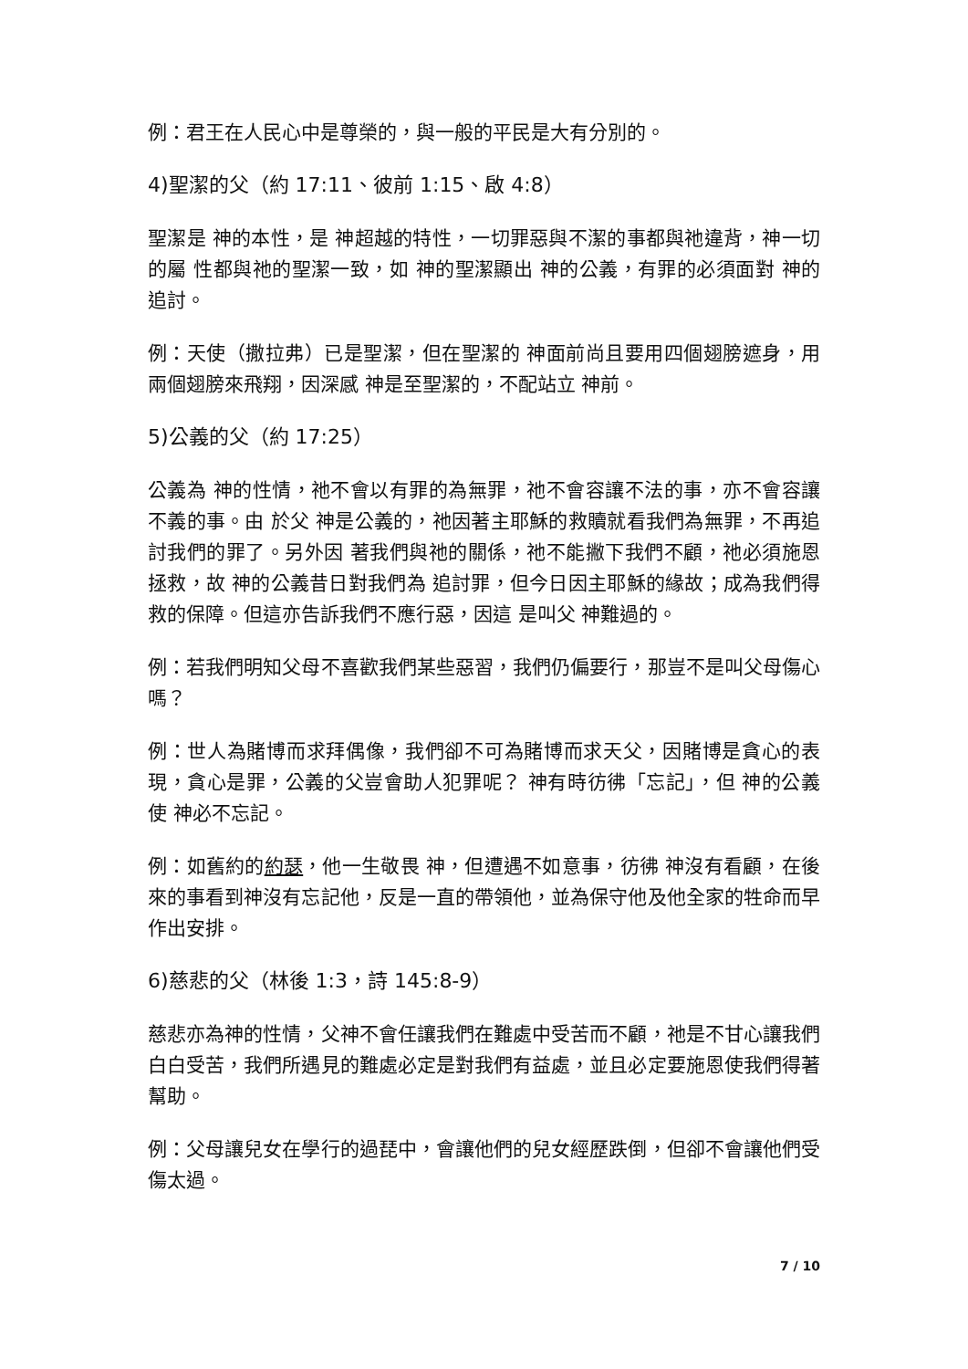例：君王在人民心中是尊榮的，與一般的平民是大有分別的。
4)聖潔的父（約 17:11、彼前 1:15、啟 4:8）
聖潔是 神的本性，是 神超越的特性，一切罪惡與不潔的事都與祂違背，神一切的屬 性都與祂的聖潔一致，如 神的聖潔顯出 神的公義，有罪的必須面對 神的追討。
例：天使（撒拉弗）已是聖潔，但在聖潔的 神面前尚且要用四個翅膀遮身，用兩個翅膀來飛翔，因深感 神是至聖潔的，不配站立 神前。
5)公義的父（約 17:25）
公義為 神的性情，祂不會以有罪的為無罪，祂不會容讓不法的事，亦不會容讓不義的事。由 於父 神是公義的，祂因著主耶穌的救贖就看我們為無罪，不再追討我們的罪了。另外因 著我們與祂的關係，祂不能撇下我們不顧，祂必須施恩拯救，故 神的公義昔日對我們為 追討罪，但今日因主耶穌的緣故；成為我們得救的保障。但這亦告訴我們不應行惡，因這 是叫父 神難過的。
例：若我們明知父母不喜歡我們某些惡習，我們仍偏要行，那豈不是叫父母傷心嗎？
例：世人為賭博而求拜偶像，我們卻不可為賭博而求天父，因賭博是貪心的表現，貪心是罪，公義的父豈會助人犯罪呢？ 神有時彷彿「忘記」，但 神的公義使 神必不忘記。
例：如舊約的約瑟，他一生敬畏 神，但遭遇不如意事，彷彿 神沒有看顧，在後來的事看到神沒有忘記他，反是一直的帶領他，並為保守他及他全家的牲命而早作出安排。
6)慈悲的父（林後 1:3，詩 145:8-9）
慈悲亦為神的性情，父神不會任讓我們在難處中受苦而不顧，祂是不甘心讓我們白白受苦，我們所遇見的難處必定是對我們有益處，並且必定要施恩使我們得著幫助。
例：父母讓兒女在學行的過琵中，會讓他們的兒女經歷跌倒，但卻不會讓他們受傷太過。
7 / 10